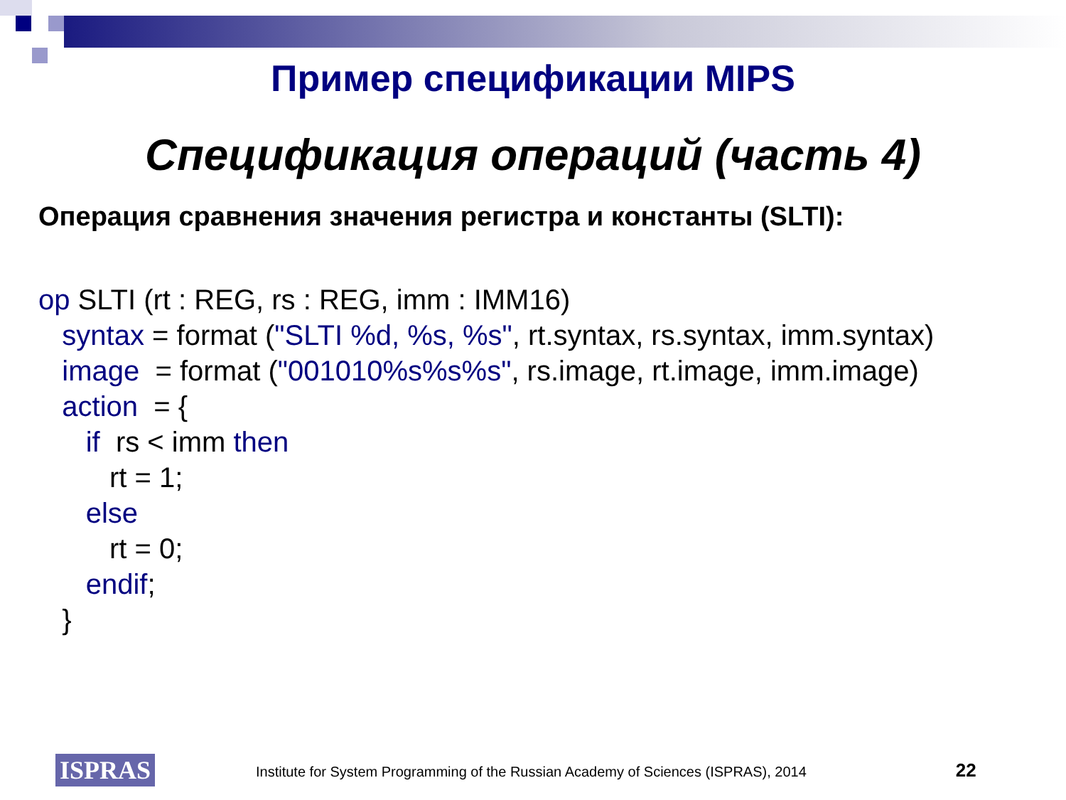Пример спецификации MIPS
Спецификация операций (часть 4)
Операция сравнения значения регистра и константы (SLTI):
op SLTI (rt : REG, rs : REG, imm : IMM16)
   syntax = format ("SLTI %d, %s, %s", rt.syntax, rs.syntax, imm.syntax)
   image  = format ("001010%s%s%s", rs.image, rt.image, imm.image)
   action  = {
      if  rs < imm then
         rt = 1;
      else
         rt = 0;
      endif;
   }
ISPRAS
Institute for System Programming of the Russian Academy of Sciences (ISPRAS), 2014 22